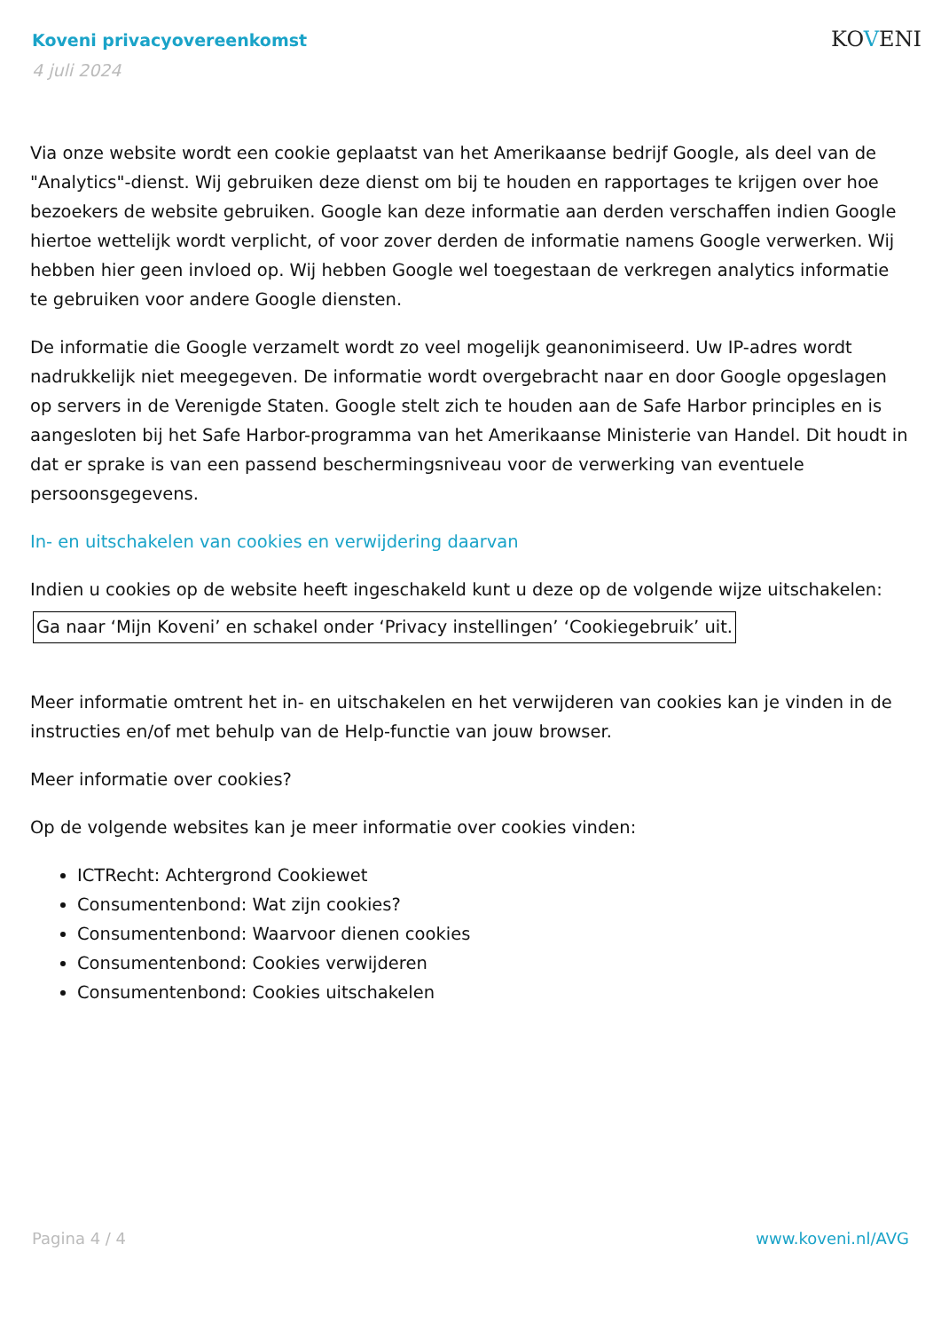Koveni privacyovereenkomst
4 juli 2024
KOVENI
Via onze website wordt een cookie geplaatst van het Amerikaanse bedrijf Google, als deel van de "Analytics"-dienst. Wij gebruiken deze dienst om bij te houden en rapportages te krijgen over hoe bezoekers de website gebruiken. Google kan deze informatie aan derden verschaffen indien Google hiertoe wettelijk wordt verplicht, of voor zover derden de informatie namens Google verwerken. Wij hebben hier geen invloed op. Wij hebben Google wel toegestaan de verkregen analytics informatie te gebruiken voor andere Google diensten.
De informatie die Google verzamelt wordt zo veel mogelijk geanonimiseerd. Uw IP-adres wordt nadrukkelijk niet meegegeven. De informatie wordt overgebracht naar en door Google opgeslagen op servers in de Verenigde Staten. Google stelt zich te houden aan de Safe Harbor principles en is aangesloten bij het Safe Harbor-programma van het Amerikaanse Ministerie van Handel. Dit houdt in dat er sprake is van een passend beschermingsniveau voor de verwerking van eventuele persoonsgegevens.
In- en uitschakelen van cookies en verwijdering daarvan
Indien u cookies op de website heeft ingeschakeld kunt u deze op de volgende wijze uitschakelen:
Ga naar ‘Mijn Koveni’ en schakel onder ‘Privacy instellingen’ ‘Cookiegebruik’ uit.
Meer informatie omtrent het in- en uitschakelen en het verwijderen van cookies kan je vinden in de instructies en/of met behulp van de Help-functie van jouw browser.
Meer informatie over cookies?
Op de volgende websites kan je meer informatie over cookies vinden:
ICTRecht: Achtergrond Cookiewet
Consumentenbond: Wat zijn cookies?
Consumentenbond: Waarvoor dienen cookies
Consumentenbond: Cookies verwijderen
Consumentenbond: Cookies uitschakelen
Pagina 4 / 4 www.koveni.nl/AVG